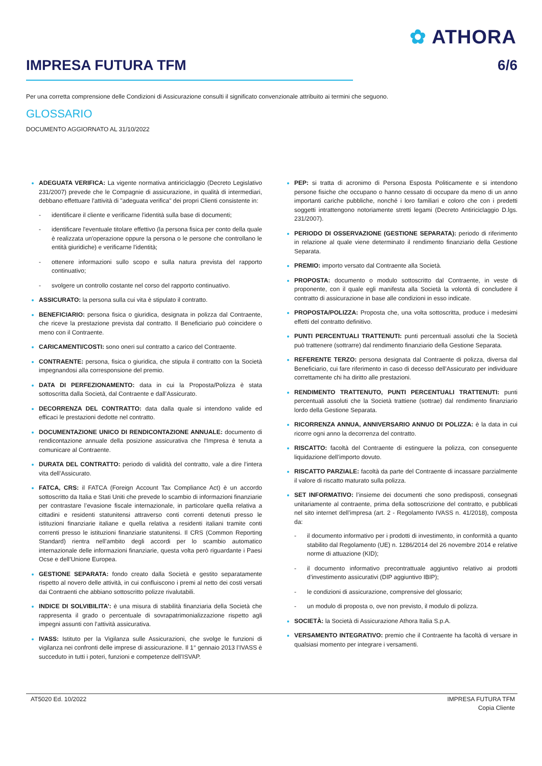✿ ATHORA
IMPRESA FUTURA TFM 6/6
Per una corretta comprensione delle Condizioni di Assicurazione consulti il significato convenzionale attribuito ai termini che seguono.
GLOSSARIO
DOCUMENTO AGGIORNATO AL 31/10/2022
ADEGUATA VERIFICA: La vigente normativa antiriciclaggio (Decreto Legislativo 231/2007) prevede che le Compagnie di assicurazione, in qualità di intermediari, debbano effettuare l'attività di "adeguata verifica" dei propri Clienti consistente in:
- identificare il cliente e verificarne l'identità sulla base di documenti;
- identificare l'eventuale titolare effettivo (la persona fisica per conto della quale è realizzata un'operazione oppure la persona o le persone che controllano le entità giuridiche) e verificarne l'identità;
- ottenere informazioni sullo scopo e sulla natura prevista del rapporto continuativo;
- svolgere un controllo costante nel corso del rapporto continuativo.
ASSICURATO: la persona sulla cui vita è stipulato il contratto.
BENEFICIARIO: persona fisica o giuridica, designata in polizza dal Contraente, che riceve la prestazione prevista dal contratto. Il Beneficiario può coincidere o meno con il Contraente.
CARICAMENTI/COSTI: sono oneri sul contratto a carico del Contraente.
CONTRAENTE: persona, fisica o giuridica, che stipula il contratto con la Società impegnandosi alla corresponsione del premio.
DATA DI PERFEZIONAMENTO: data in cui la Proposta/Polizza è stata sottoscritta dalla Società, dal Contraente e dall’Assicurato.
DECORRENZA DEL CONTRATTO: data dalla quale si intendono valide ed efficaci le prestazioni dedotte nel contratto.
DOCUMENTAZIONE UNICO DI RENDICONTAZIONE ANNUALE: documento di rendicontazione annuale della posizione assicurativa che l'Impresa è tenuta a comunicare al Contraente.
DURATA DEL CONTRATTO: periodo di validità del contratto, vale a dire l’intera vita dell’Assicurato.
FATCA, CRS: il FATCA (Foreign Account Tax Compliance Act) è un accordo sottoscritto da Italia e Stati Uniti che prevede lo scambio di informazioni finanziarie per contrastare l’evasione fiscale internazionale, in particolare quella relativa a cittadini e residenti statunitensi attraverso conti correnti detenuti presso le istituzioni finanziarie italiane e quella relativa a residenti italiani tramite conti correnti presso le istituzioni finanziarie statunitensi. Il CRS (Common Reporting Standard) rientra nell’ambito degli accordi per lo scambio automatico internazionale delle informazioni finanziarie, questa volta però riguardante i Paesi Ocse e dell’Unione Europea.
GESTIONE SEPARATA: fondo creato dalla Società e gestito separatamente rispetto al novero delle attività, in cui confluiscono i premi al netto dei costi versati dai Contraenti che abbiano sottoscritto polizze rivalutabili.
INDICE DI SOLVIBILITA’: è una misura di stabilità finanziaria della Società che rappresenta il grado o percentuale di sovrapatrimonializzazione rispetto agli impegni assunti con l’attività assicurativa.
IVASS: Istituto per la Vigilanza sulle Assicurazioni, che svolge le funzioni di vigilanza nei confronti delle imprese di assicurazione. Il 1° gennaio 2013 l’IVASS è succeduto in tutti i poteri, funzioni e competenze dell’ISVAP.
PEP: si tratta di acronimo di Persona Esposta Politicamente e si intendono persone fisiche che occupano o hanno cessato di occupare da meno di un anno importanti cariche pubbliche, nonché i loro familiari e coloro che con i predetti soggetti intrattengono notoriamente stretti legami (Decreto Antiriciclaggio D.lgs. 231/2007).
PERIODO DI OSSERVAZIONE (GESTIONE SEPARATA): periodo di riferimento in relazione al quale viene determinato il rendimento finanziario della Gestione Separata.
PREMIO: importo versato dal Contraente alla Società.
PROPOSTA: documento o modulo sottoscritto dal Contraente, in veste di proponente, con il quale egli manifesta alla Società la volontà di concludere il contratto di assicurazione in base alle condizioni in esso indicate.
PROPOSTA/POLIZZA: Proposta che, una volta sottoscritta, produce i medesimi effetti del contratto definitivo.
PUNTI PERCENTUALI TRATTENUTI: punti percentuali assoluti che la Società può trattenere (sottrarre) dal rendimento finanziario della Gestione Separata.
REFERENTE TERZO: persona designata dal Contraente di polizza, diversa dal Beneficiario, cui fare riferimento in caso di decesso dell’Assicurato per individuare correttamente chi ha diritto alle prestazioni.
RENDIMENTO TRATTENUTO, PUNTI PERCENTUALI TRATTENUTI: punti percentuali assoluti che la Società trattiene (sottrae) dal rendimento finanziario lordo della Gestione Separata.
RICORRENZA ANNUA, ANNIVERSARIO ANNUO DI POLIZZA: è la data in cui ricorre ogni anno la decorrenza del contratto.
RISCATTO: facoltà del Contraente di estinguere la polizza, con conseguente liquidazione dell’importo dovuto.
RISCATTO PARZIALE: facoltà da parte del Contraente di incassare parzialmente il valore di riscatto maturato sulla polizza.
SET INFORMATIVO: l’insieme dei documenti che sono predisposti, consegnati unitariamente al contraente, prima della sottoscrizione del contratto, e pubblicati nel sito internet dell’impresa (art. 2 - Regolamento IVASS n. 41/2018), composta da:
- il documento informativo per i prodotti di investimento, in conformità a quanto stabilito dal Regolamento (UE) n. 1286/2014 del 26 novembre 2014 e relative norme di attuazione (KID);
- il documento informativo precontrattuale aggiuntivo relativo ai prodotti d’investimento assicurativi (DIP aggiuntivo IBIP);
- le condizioni di assicurazione, comprensive del glossario;
- un modulo di proposta o, ove non previsto, il modulo di polizza.
SOCIETÀ: la Società di Assicurazione Athora Italia S.p.A.
VERSAMENTO INTEGRATIVO: premio che il Contraente ha facoltà di versare in qualsiasi momento per integrare i versamenti.
AT5020 Ed. 10/2022 IMPRESA FUTURA TFM
Copia Cliente